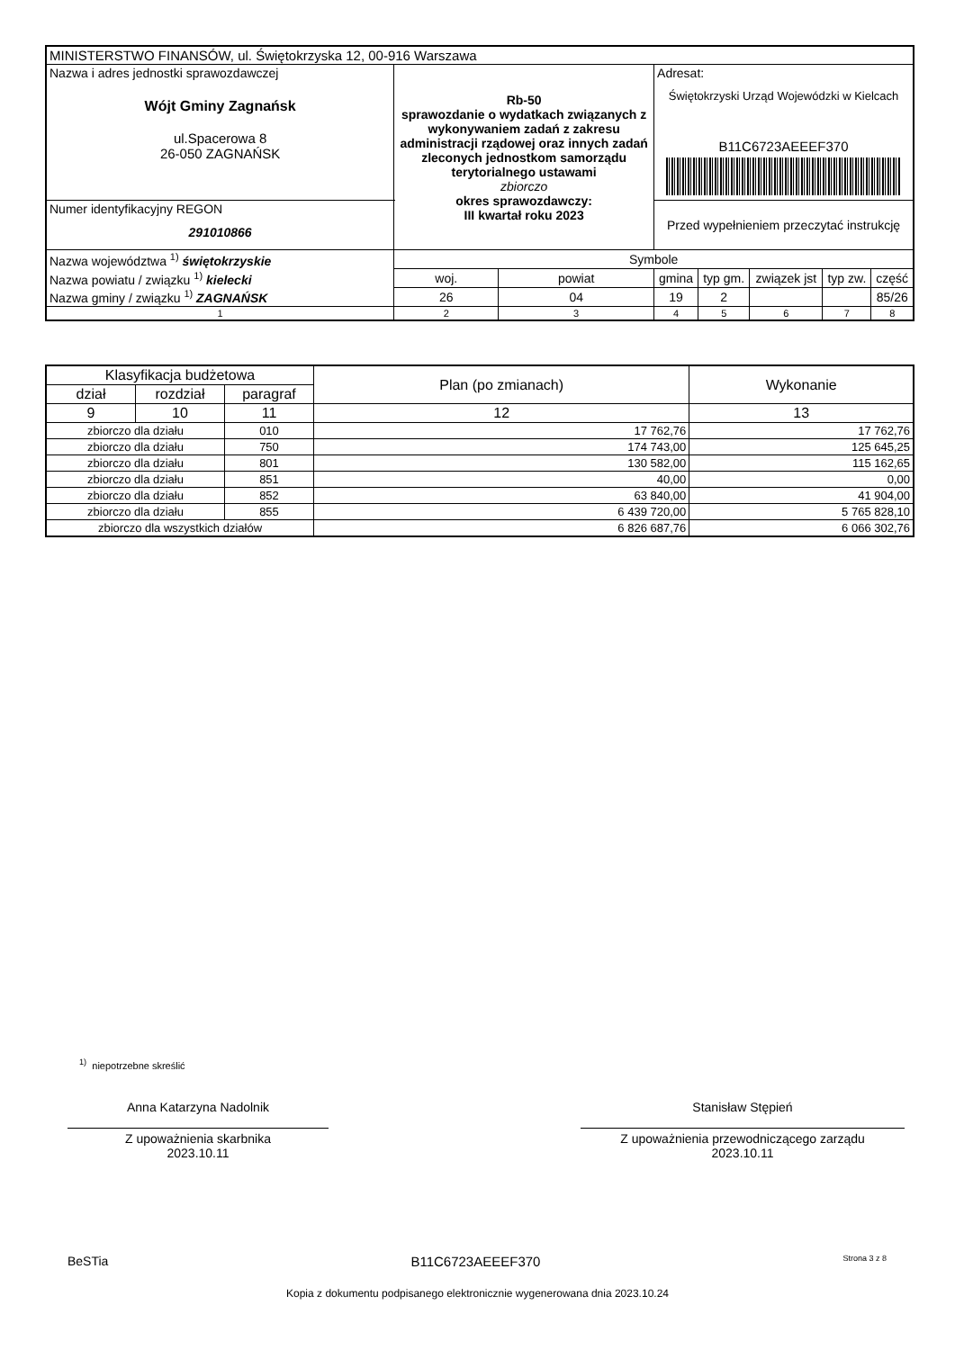| MINISTERSTWO FINANSÓW, ul. Świętokrzyska 12, 00-916 Warszawa | | | | | | | | |
| Nazwa i adres jednostki sprawozdawczej Wójt Gminy Zagnańsk ul.Spacerowa 8 26-050 ZAGNAŃSK | Rb-50 sprawozdanie o wydatkach związanych z wykonywaniem zadań z zakresu administracji rządowej oraz innych zadań zleconych jednostkom samorządu terytorialnego ustawami zbiorczo okres sprawozdawczy: III kwartał roku 2023 | | | Adresat: Świętokrzyski Urząd Wojewódzki w Kielcach B11C6723AEEEF370 | | | | |
| Numer identyfikacyjny REGON 291010866 | | | | Przed wypełnieniem przeczytać instrukcję | | | | |
| Nazwa województwa <sup>1)</sup> świętokrzyskie | | Symbole | | | | | | |
| Nazwa powiatu / związku <sup>1)</sup> kielecki | | woj. | powiat | gmina | typ gm. | związek jst | typ zw. | część |
| Nazwa gminy / związku <sup>1)</sup> ZAGNAŃSK | | 26 | 04 | 19 | 2 | | | 85/26 |
| 1 | | 2 | 3 | 4 | 5 | 6 | 7 | 8 |
| Klasyfikacja budżetowa | | | Plan (po zmianach) | Wykonanie |
| --- | --- | --- | --- | --- |
| dział | rozdział | paragraf | | |
| 9 | 10 | 11 | 12 | 13 |
| zbiorczo dla działu | | 010 | 17 762,76 | 17 762,76 |
| zbiorczo dla działu | | 750 | 174 743,00 | 125 645,25 |
| zbiorczo dla działu | | 801 | 130 582,00 | 115 162,65 |
| zbiorczo dla działu | | 851 | 40,00 | 0,00 |
| zbiorczo dla działu | | 852 | 63 840,00 | 41 904,00 |
| zbiorczo dla działu | | 855 | 6 439 720,00 | 5 765 828,10 |
| zbiorczo dla wszystkich działów | | | 6 826 687,76 | 6 066 302,76 |
<sup>1)</sup> niepotrzebne skreślić
Anna Katarzyna Nadolnik
Z upoważnienia skarbnika
2023.10.11
Stanisław Stępień
Z upoważnienia przewodniczącego zarządu
2023.10.11
BeSTia B11C6723AEEEF370 Strona 3 z 8
Kopia z dokumentu podpisanego elektronicznie wygenerowana dnia 2023.10.24